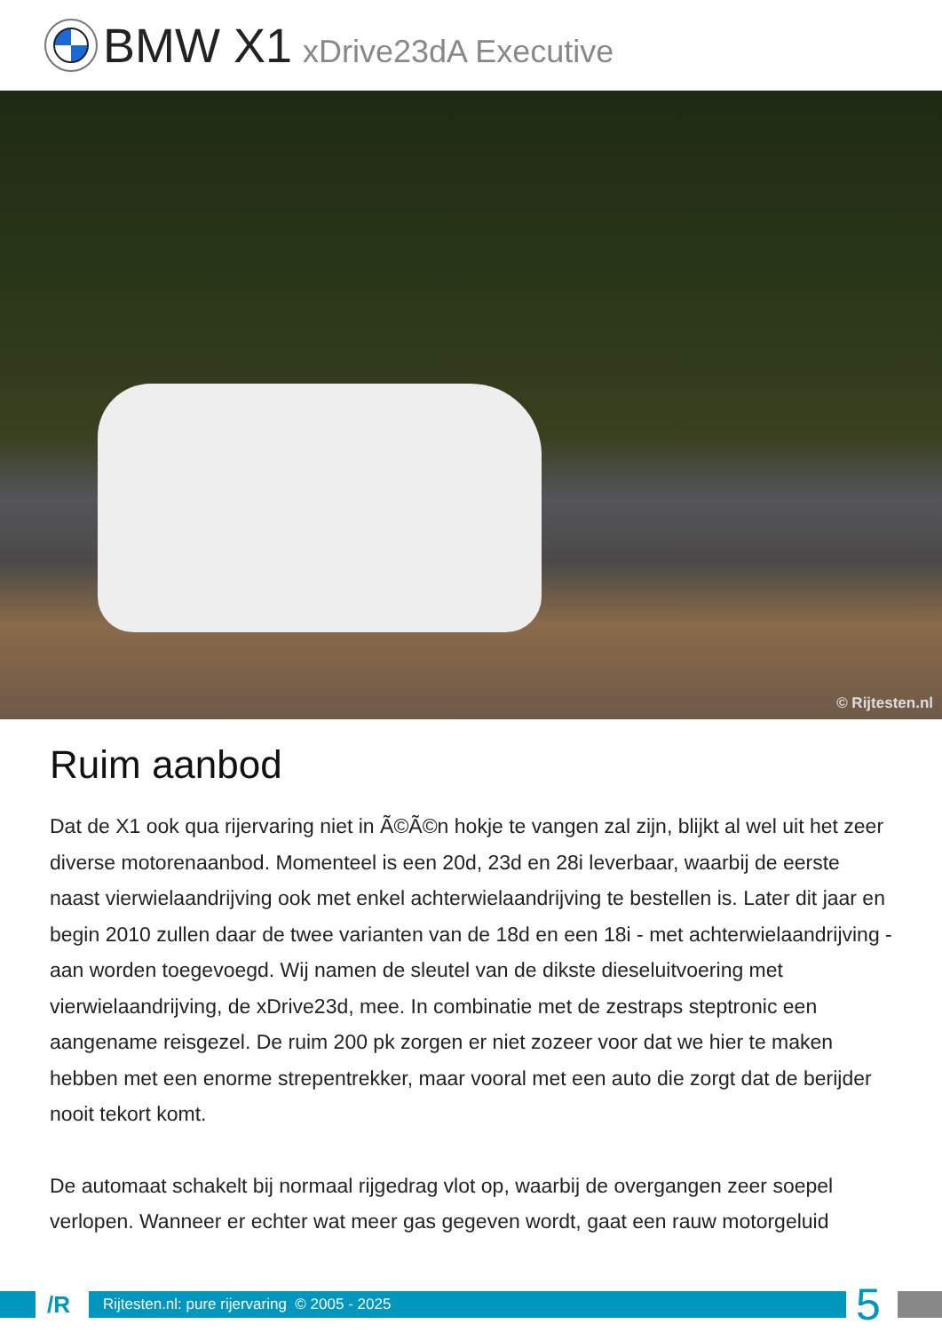BMW X1 xDrive23dA Executive
© Rijtesten.nl
Ruim aanbod
Dat de X1 ook qua rijervaring niet in Ã©Ã©n hokje te vangen zal zijn, blijkt al wel uit het zeer diverse motorenaanbod. Momenteel is een 20d, 23d en 28i leverbaar, waarbij de eerste naast vierwielaandrijving ook met enkel achterwielaandrijving te bestellen is. Later dit jaar en begin 2010 zullen daar de twee varianten van de 18d en een 18i - met achterwielaandrijving - aan worden toegevoegd. Wij namen de sleutel van de dikste dieseluitvoering met vierwielaandrijving, de xDrive23d, mee. In combinatie met de zestraps steptronic een aangename reisgezel. De ruim 200 pk zorgen er niet zozeer voor dat we hier te maken hebben met een enorme strepentrekker, maar vooral met een auto die zorgt dat de berijder nooit tekort komt.
De automaat schakelt bij normaal rijgedrag vlot op, waarbij de overgangen zeer soepel verlopen. Wanneer er echter wat meer gas gegeven wordt, gaat een rauw motorgeluid
/R
Rijtesten.nl: pure rijervaring © 2005 - 2025
5